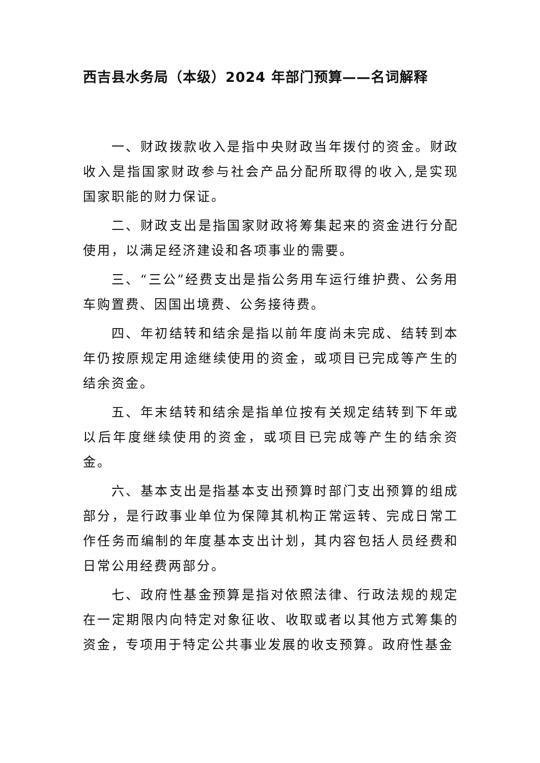西吉县水务局（本级）2024 年部门预算——名词解释
一、财政拨款收入是指中央财政当年拨付的资金。财政收入是指国家财政参与社会产品分配所取得的收入,是实现国家职能的财力保证。
二、财政支出是指国家财政将筹集起来的资金进行分配使用，以满足经济建设和各项事业的需要。
三、“三公”经费支出是指公务用车运行维护费、公务用车购置费、因国出境费、公务接待费。
四、年初结转和结余是指以前年度尚未完成、结转到本年仍按原规定用途继续使用的资金，或项目已完成等产生的结余资金。
五、年末结转和结余是指单位按有关规定结转到下年或以后年度继续使用的资金，或项目已完成等产生的结余资金。
六、基本支出是指基本支出预算时部门支出预算的组成部分，是行政事业单位为保障其机构正常运转、完成日常工作任务而编制的年度基本支出计划，其内容包括人员经费和日常公用经费两部分。
七、政府性基金预算是指对依照法律、行政法规的规定在一定期限内向特定对象征收、收取或者以其他方式筹集的资金，专项用于特定公共事业发展的收支预算。政府性基金